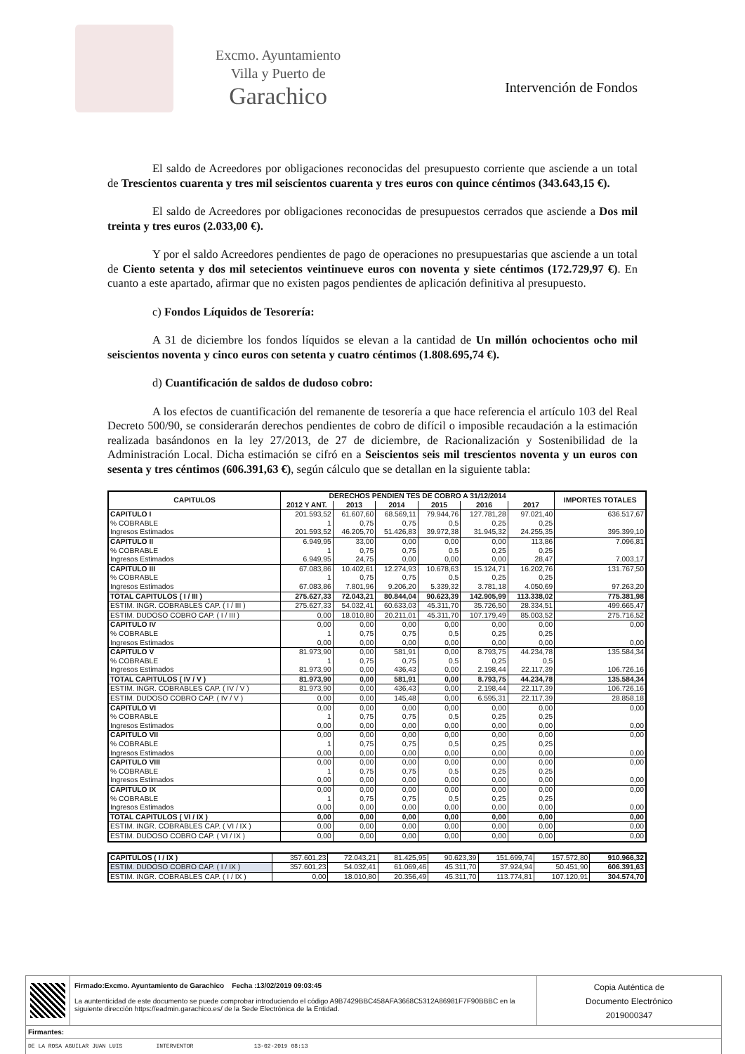Excmo. Ayuntamiento
Villa y Puerto de
Garachico
Intervención de Fondos
El saldo de Acreedores por obligaciones reconocidas del presupuesto corriente que asciende a un total de Trescientos cuarenta y tres mil seiscientos cuarenta y tres euros con quince céntimos (343.643,15 €).
El saldo de Acreedores por obligaciones reconocidas de presupuestos cerrados que asciende a Dos mil treinta y tres euros (2.033,00 €).
Y por el saldo Acreedores pendientes de pago de operaciones no presupuestarias que asciende a un total de Ciento setenta y dos mil setecientos veintinueve euros con noventa y siete céntimos (172.729,97 €). En cuanto a este apartado, afirmar que no existen pagos pendientes de aplicación definitiva al presupuesto.
c) Fondos Líquidos de Tesorería:
A 31 de diciembre los fondos líquidos se elevan a la cantidad de Un millón ochocientos ocho mil seiscientos noventa y cinco euros con setenta y cuatro céntimos (1.808.695,74 €).
d) Cuantificación de saldos de dudoso cobro:
A los efectos de cuantificación del remanente de tesorería a que hace referencia el artículo 103 del Real Decreto 500/90, se considerarán derechos pendientes de cobro de difícil o imposible recaudación a la estimación realizada basándonos en la ley 27/2013, de 27 de diciembre, de Racionalización y Sostenibilidad de la Administración Local. Dicha estimación se cifró en a Seiscientos seis mil trescientos noventa y un euros con sesenta y tres céntimos (606.391,63 €), según cálculo que se detallan en la siguiente tabla:
| CAPITULOS | DERECHOS PENDIEN TES DE COBRO A 31/12/2014 | | | | | | IMPORTES TOTALES |
| --- | --- | --- | --- | --- | --- | --- | --- |
| | 2012 Y ANT. | 2013 | 2014 | 2015 | 2016 | 2017 | |
| CAPITULO I | 201.593,52 | 61.607,60 | 68.569,11 | 79.944,76 | 127.781,28 | 97.021,40 | 636.517,67 |
| % COBRABLE | 1 | 0,75 | 0,75 | 0,5 | 0,25 | 0,25 | |
| Ingresos Estimados | 201.593,52 | 46.205,70 | 51.426,83 | 39.972,38 | 31.945,32 | 24.255,35 | 395.399,10 |
| CAPITULO II | 6.949,95 | 33,00 | 0,00 | 0,00 | 0,00 | 113,86 | 7.096,81 |
| % COBRABLE | 1 | 0,75 | 0,75 | 0,5 | 0,25 | 0,25 | |
| Ingresos Estimados | 6.949,95 | 24,75 | 0,00 | 0,00 | 0,00 | 28,47 | 7.003,17 |
| CAPITULO III | 67.083,86 | 10.402,61 | 12.274,93 | 10.678,63 | 15.124,71 | 16.202,76 | 131.767,50 |
| % COBRABLE | 1 | 0,75 | 0,75 | 0,5 | 0,25 | 0,25 | |
| Ingresos Estimados | 67.083,86 | 7.801,96 | 9.206,20 | 5.339,32 | 3.781,18 | 4.050,69 | 97.263,20 |
| TOTAL CAPITULOS ( I / III ) | 275.627,33 | 72.043,21 | 80.844,04 | 90.623,39 | 142.905,99 | 113.338,02 | 775.381,98 |
| ESTIM. INGR. COBRABLES CAP. ( I / III ) | 275.627,33 | 54.032,41 | 60.633,03 | 45.311,70 | 35.726,50 | 28.334,51 | 499.665,47 |
| ESTIM. DUDOSO COBRO CAP. ( I / III ) | 0,00 | 18.010,80 | 20.211,01 | 45.311,70 | 107.179,49 | 85.003,52 | 275.716,52 |
| CAPITULO IV | 0,00 | 0,00 | 0,00 | 0,00 | 0,00 | 0,00 | 0,00 |
| % COBRABLE | 1 | 0,75 | 0,75 | 0,5 | 0,25 | 0,25 | |
| Ingresos Estimados | 0,00 | 0,00 | 0,00 | 0,00 | 0,00 | 0,00 | 0,00 |
| CAPITULO V | 81.973,90 | 0,00 | 581,91 | 0,00 | 8.793,75 | 44.234,78 | 135.584,34 |
| % COBRABLE | 1 | 0,75 | 0,75 | 0,5 | 0,25 | 0,5 | |
| Ingresos Estimados | 81.973,90 | 0,00 | 436,43 | 0,00 | 2.198,44 | 22.117,39 | 106.726,16 |
| TOTAL CAPITULOS ( IV / V ) | 81.973,90 | 0,00 | 581,91 | 0,00 | 8.793,75 | 44.234,78 | 135.584,34 |
| ESTIM. INGR. COBRABLES CAP. ( IV / V ) | 81.973,90 | 0,00 | 436,43 | 0,00 | 2.198,44 | 22.117,39 | 106.726,16 |
| ESTIM. DUDOSO COBRO CAP. ( IV / V ) | 0,00 | 0,00 | 145,48 | 0,00 | 6.595,31 | 22.117,39 | 28.858,18 |
| CAPITULO VI | 0,00 | 0,00 | 0,00 | 0,00 | 0,00 | 0,00 | 0,00 |
| % COBRABLE | 1 | 0,75 | 0,75 | 0,5 | 0,25 | 0,25 | |
| Ingresos Estimados | 0,00 | 0,00 | 0,00 | 0,00 | 0,00 | 0,00 | 0,00 |
| CAPITULO VII | 0,00 | 0,00 | 0,00 | 0,00 | 0,00 | 0,00 | 0,00 |
| % COBRABLE | 1 | 0,75 | 0,75 | 0,5 | 0,25 | 0,25 | |
| Ingresos Estimados | 0,00 | 0,00 | 0,00 | 0,00 | 0,00 | 0,00 | 0,00 |
| CAPITULO VIII | 0,00 | 0,00 | 0,00 | 0,00 | 0,00 | 0,00 | 0,00 |
| % COBRABLE | 1 | 0,75 | 0,75 | 0,5 | 0,25 | 0,25 | |
| Ingresos Estimados | 0,00 | 0,00 | 0,00 | 0,00 | 0,00 | 0,00 | 0,00 |
| CAPITULO IX | 0,00 | 0,00 | 0,00 | 0,00 | 0,00 | 0,00 | 0,00 |
| % COBRABLE | 1 | 0,75 | 0,75 | 0,5 | 0,25 | 0,25 | |
| Ingresos Estimados | 0,00 | 0,00 | 0,00 | 0,00 | 0,00 | 0,00 | 0,00 |
| TOTAL CAPITULOS ( VI / IX ) | 0,00 | 0,00 | 0,00 | 0,00 | 0,00 | 0,00 | 0,00 |
| ESTIM. INGR. COBRABLES CAP. ( VI / IX ) | 0,00 | 0,00 | 0,00 | 0,00 | 0,00 | 0,00 | 0,00 |
| ESTIM. DUDOSO COBRO CAP. ( VI / IX ) | 0,00 | 0,00 | 0,00 | 0,00 | 0,00 | 0,00 | 0,00 |
| CAPITULOS ( I / IX ) | 357.601,23 | 72.043,21 | 81.425,95 | 90.623,39 | 151.699,74 | 157.572,80 | 910.966,32 |
| ESTIM. DUDOSO COBRO CAP. ( I / IX ) | 357.601,23 | 54.032,41 | 61.069,46 | 45.311,70 | 37.924,94 | 50.451,90 | 606.391,63 |
| ESTIM. INGR. COBRABLES CAP. ( I / IX ) | 0,00 | 18.010,80 | 20.356,49 | 45.311,70 | 113.774,81 | 107.120,91 | 304.574,70 |
Firmado:Excmo. Ayuntamiento de Garachico Fecha :13/02/2019 09:03:45
La auntenticidad de este documento se puede comprobar introduciendo el código A9B7429BBC458AFA3668C5312A86981F7F90BBBC en la siguiente dirección https://eadmin.garachico.es/ de la Sede Electrónica de la Entidad.
Copia Auténtica de
Documento Electrónico
2019000347
Firmantes:
DE LA ROSA AGUILAR JUAN LUIS INTERVENTOR 13-02-2019 08:13